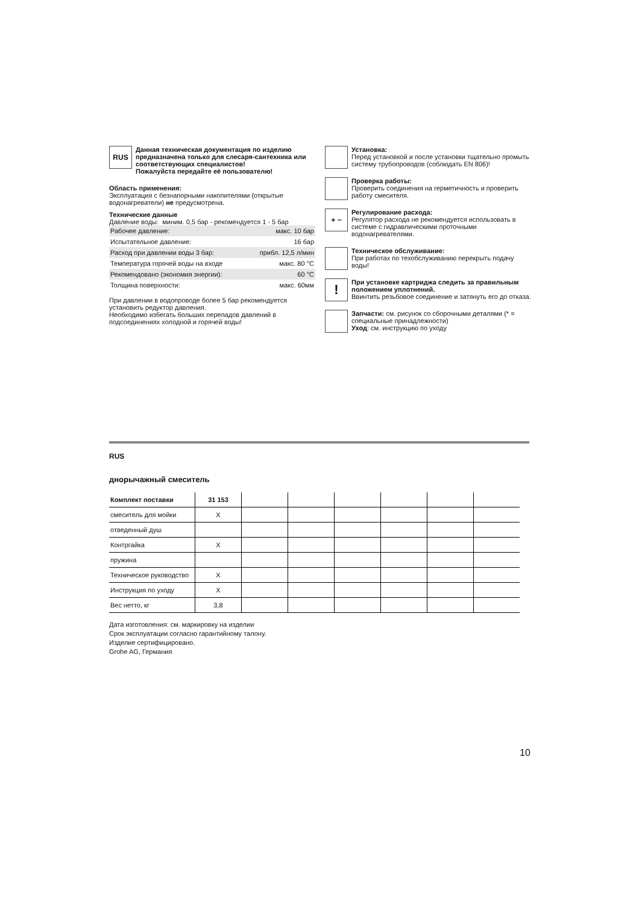RUS
Данная техническая документация по изделию предназначена только для слесаря-сантехника или соответствующих специалистов!
Пожалуйста передайте её пользователю!
Область применения:
Эксплуатация с безнапорными накопителями (открытые водонагреватели) не предусмотрена.
Технические данные
Давление воды: миним. 0,5 бар - рекомендуется 1 - 5 бар
| Рабочее давление: | макс. 10 бар |
| Испытательное давление: | 16 бар |
| Расход при давлении воды 3 бар: | прибл. 12,5 л/мин |
| Температура горячей воды на входе | макс. 80 °C |
| Рекомендовано (экономия энергии): | 60 °C |
| Толщина поверхности: | макс. 60мм |
При давлении в водопроводе более 5 бар рекомендуется установить редуктор давления.
Необходимо избегать больших перепадов давлений в подсоединениях холодной и горячей воды!
Установка:
Перед установкой и после установки тщательно промыть систему трубопроводов (соблюдать EN 806)!
Проверка работы:
Проверить соединения на герметичность и проверить работу смесителя.
+ −
Регулирование расхода:
Регулятор расхода не рекомендуется использовать в системе с гидравлическими проточными водонагревателями.
Техническое обслуживание:
При работах по техобслуживанию перекрыть подачу воды!
!
При установке картриджа следить за правильным положением уплотнений.
Ввинтить резьбовое соединение и затянуть его до отказа.
Запчасти: см. рисунок со сборочными деталями (* = специальные принадлежности)
Уход: см. инструкцию по уходу
RUS
днорычажный смеситель
| Комплект поставки | 31 153 | | | | | | |
| --- | --- | --- | --- | --- | --- | --- | --- |
| смеситель для мойки | X | | | | | | |
| отведенный душ | | | | | | | |
| Контргайка | X | | | | | | |
| пружина | | | | | | | |
| Техническое руководство | X | | | | | | |
| Инструкция по уходу | X | | | | | | |
| Вес нетто, кг | 3,8 | | | | | | |
Дата изготовления: см. маркировку на изделии
Срок эксплуатации согласно гарантийному талону.
Изделие сертифицировано.
Grohe AG, Германия
10